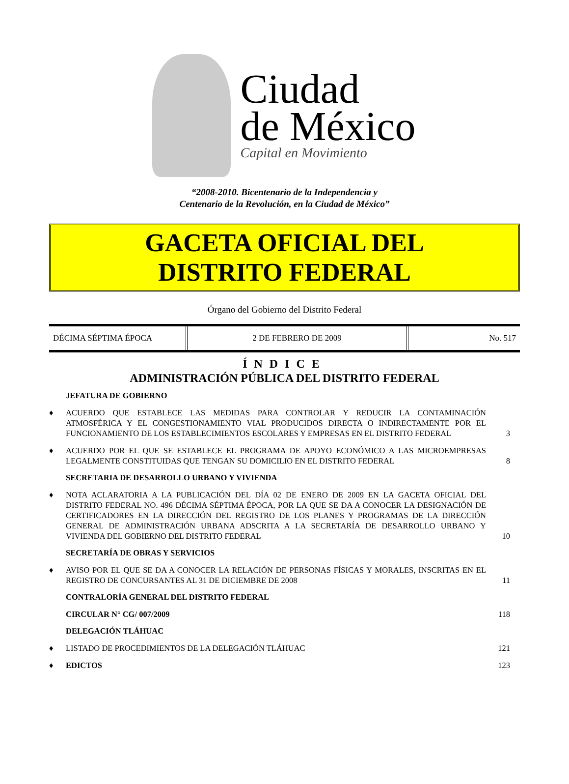Ciudad
de México
Capital en Movimiento
“2008-2010. Bicentenario de la Independencia y
Centenario de la Revolución, en la Ciudad de México”
GACETA OFICIAL DEL
DISTRITO FEDERAL
Órgano del Gobierno del Distrito Federal
DÉCIMA SÉPTIMA ÉPOCA 2 DE FEBRERO DE 2009 No. 517
ÍNDICE
ADMINISTRACIÓN PÚBLICA DEL DISTRITO FEDERAL
JEFATURA DE GOBIERNO
♦ ACUERDO QUE ESTABLECE LAS MEDIDAS PARA CONTROLAR Y REDUCIR LA CONTAMINACIÓN ATMOSFÉRICA Y EL CONGESTIONAMIENTO VIAL PRODUCIDOS DIRECTA O INDIRECTAMENTE POR EL FUNCIONAMIENTO DE LOS ESTABLECIMIENTOS ESCOLARES Y EMPRESAS EN EL DISTRITO FEDERAL 3
♦ ACUERDO POR EL QUE SE ESTABLECE EL PROGRAMA DE APOYO ECONÓMICO A LAS MICROEMPRESAS LEGALMENTE CONSTITUIDAS QUE TENGAN SU DOMICILIO EN EL DISTRITO FEDERAL 8
SECRETARIA DE DESARROLLO URBANO Y VIVIENDA
♦ NOTA ACLARATORIA A LA PUBLICACIÓN DEL DÍA 02 DE ENERO DE 2009 EN LA GACETA OFICIAL DEL DISTRITO FEDERAL NO. 496 DÉCIMA SÉPTIMA ÉPOCA, POR LA QUE SE DA A CONOCER LA DESIGNACIÓN DE CERTIFICADORES EN LA DIRECCIÓN DEL REGISTRO DE LOS PLANES Y PROGRAMAS DE LA DIRECCIÓN GENERAL DE ADMINISTRACIÓN URBANA ADSCRITA A LA SECRETARÍA DE DESARROLLO URBANO Y VIVIENDA DEL GOBIERNO DEL DISTRITO FEDERAL 10
SECRETARÍA DE OBRAS Y SERVICIOS
♦ AVISO POR EL QUE SE DA A CONOCER LA RELACIÓN DE PERSONAS FÍSICAS Y MORALES, INSCRITAS EN EL REGISTRO DE CONCURSANTES AL 31 DE DICIEMBRE DE 2008 11
CONTRALORÍA GENERAL DEL DISTRITO FEDERAL
CIRCULAR N° CG/ 007/2009 118
DELEGACIÓN TLÁHUAC
♦ LISTADO DE PROCEDIMIENTOS DE LA DELEGACIÓN TLÁHUAC 121
♦ EDICTOS 123